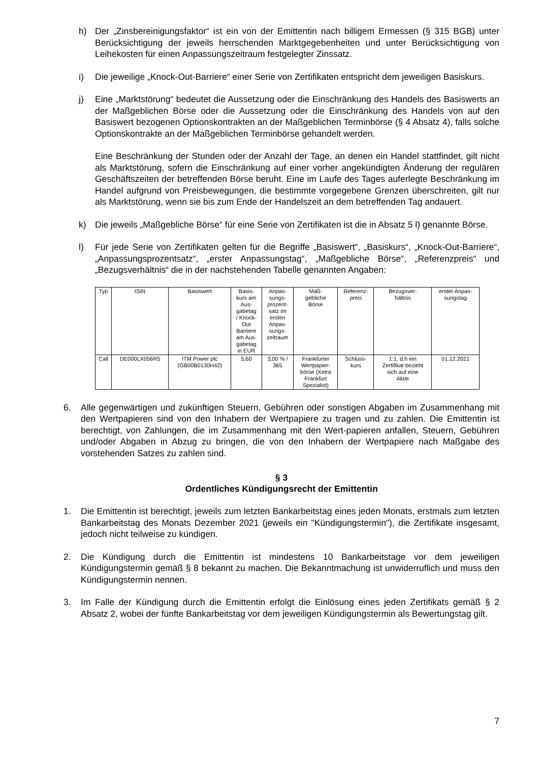h) Der „Zinsbereinigungsfaktor“ ist ein von der Emittentin nach billigem Ermessen (§ 315 BGB) unter Berücksichtigung der jeweils herrschenden Marktgegebenheiten und unter Berücksichtigung von Leihekosten für einen Anpassungszeitraum festgelegter Zinssatz.
i) Die jeweilige „Knock-Out-Barriere“ einer Serie von Zertifikaten entspricht dem jeweiligen Basiskurs.
j) Eine „Marktstörung“ bedeutet die Aussetzung oder die Einschränkung des Handels des Basiswerts an der Maßgeblichen Börse oder die Aussetzung oder die Einschränkung des Handels von auf den Basiswert bezogenen Optionskontrakten an der Maßgeblichen Terminbörse (§ 4 Absatz 4), falls solche Optionskontrakte an der Maßgeblichen Terminbörse gehandelt werden.
Eine Beschränkung der Stunden oder der Anzahl der Tage, an denen ein Handel stattfindet, gilt nicht als Marktstörung, sofern die Einschränkung auf einer vorher angekündigten Änderung der regulären Geschäftszeiten der betreffenden Börse beruht. Eine im Laufe des Tages auferlegte Beschränkung im Handel aufgrund von Preisbewegungen, die bestimmte vorgegebene Grenzen überschreiten, gilt nur als Marktstörung, wenn sie bis zum Ende der Handelszeit an dem betreffenden Tag andauert.
k) Die jeweils „Maßgebliche Börse“ für eine Serie von Zertifikaten ist die in Absatz 5 l) genannte Börse.
l) Für jede Serie von Zertifikaten gelten für die Begriffe „Basiswert“, „Basiskurs“, „Knock-Out-Barriere“, „Anpassungsprozentsatz“, „erster Anpassungstag“, „Maßgebliche Börse“, „Referenzpreis“ und „Bezugsverhältnis“ die in der nachstehenden Tabelle genannten Angaben:
| Typ | ISIN | Basiswert | Basis- kurs am Aus- gabetag / Knock- Out Barriere am Aus- gabetag in EUR | Anpas- sungs- prozent- satz im ersten Anpas- sungs- zeitraum | Maß- gebliche Börse | Referenz- preis | Bezugsver- hältnis | erster Anpas- sungstag |
| --- | --- | --- | --- | --- | --- | --- | --- | --- |
| Call | DE000LX056R5 | ITM Power plc (GB00B0130H42) | 5,60 | 3,00 % / 365 | Frankfurter Wertpapier- börse (Xetra Frankfurt Spezialist) | Schluss- kurs | 1:1, d.h ein Zertifikat bezieht sich auf eine Aktie | 01.12.2021 |
6. Alle gegenwärtigen und zukünftigen Steuern, Gebühren oder sonstigen Abgaben im Zusammenhang mit den Wertpapieren sind von den Inhabern der Wertpapiere zu tragen und zu zahlen. Die Emittentin ist berechtigt, von Zahlungen, die im Zusammenhang mit den Wert-papieren anfallen, Steuern, Gebühren und/oder Abgaben in Abzug zu bringen, die von den Inhabern der Wertpapiere nach Maßgabe des vorstehenden Satzes zu zahlen sind.
§ 3
Ordentliches Kündigungsrecht der Emittentin
1. Die Emittentin ist berechtigt, jeweils zum letzten Bankarbeitstag eines jeden Monats, erstmals zum letzten Bankarbeitstag des Monats Dezember 2021 (jeweils ein "Kündigungstermin"), die Zertifikate insgesamt, jedoch nicht teilweise zu kündigen.
2. Die Kündigung durch die Emittentin ist mindestens 10 Bankarbeitstage vor dem jeweiligen Kündigungstermin gemäß § 8 bekannt zu machen. Die Bekanntmachung ist unwiderruflich und muss den Kündigungstermin nennen.
3. Im Falle der Kündigung durch die Emittentin erfolgt die Einlösung eines jeden Zertifikats gemäß § 2 Absatz 2, wobei der fünfte Bankarbeitstag vor dem jeweiligen Kündigungstermin als Bewertungstag gilt.
7